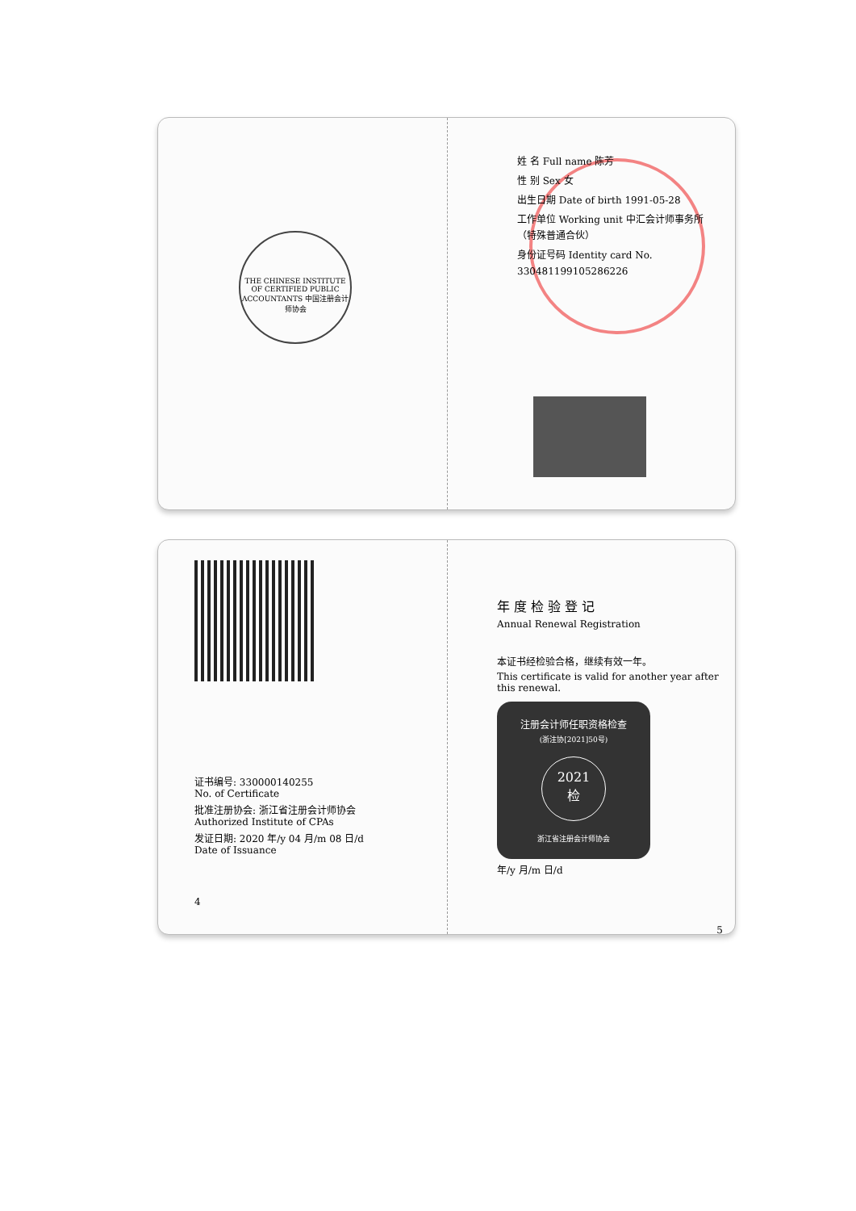THE CHINESE INSTITUTE OF CERTIFIED PUBLIC ACCOUNTANTS 中国注册会计师协会
姓 名 Full name 陈芳
性 别 Sex 女
出生日期 Date of birth 1991-05-28
工作单位 Working unit 中汇会计师事务所（特殊普通合伙）
身份证号码 Identity card No. 330481199105286226
证书编号: 330000140255
No. of Certificate
批准注册协会: 浙江省注册会计师协会
Authorized Institute of CPAs
发证日期: 2020 年/y 04 月/m 08 日/d
Date of Issuance
4
年 度 检 验 登 记
Annual Renewal Registration
本证书经检验合格，继续有效一年。
This certificate is valid for another year after this renewal.
注册会计师任职资格检查
(浙注协[2021]50号)
2021
检
浙江省注册会计师协会
年/y 月/m 日/d
5